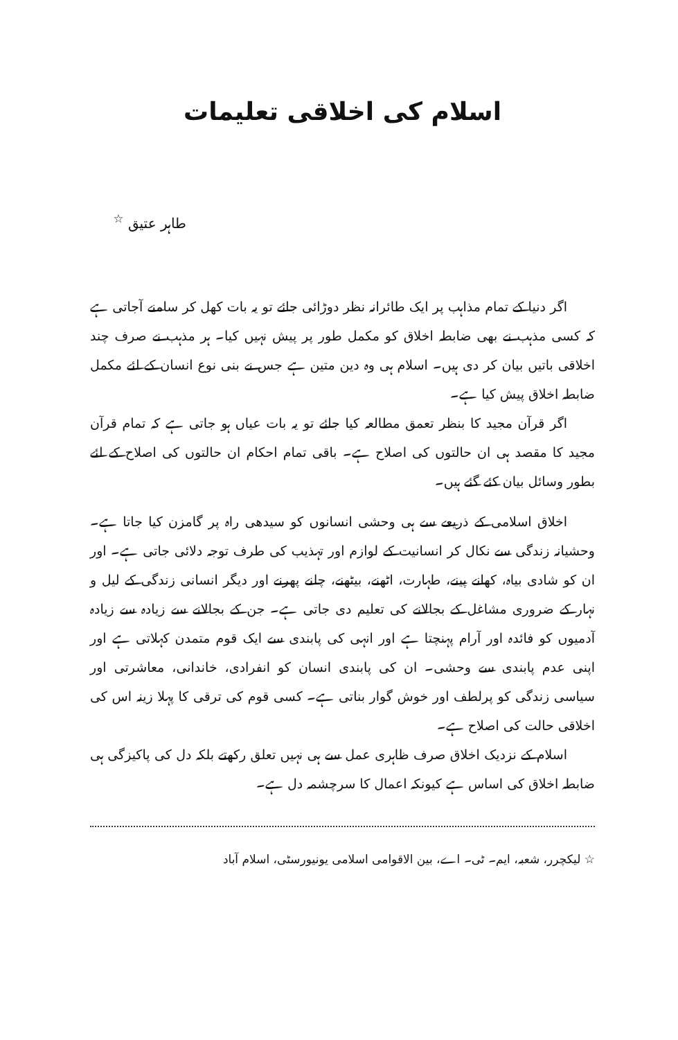اسلام کی اخلاقی تعلیمات
طاہر عتیق <sup>☆</sup>
اگر دنیا کے تمام مذاہب پر ایک طائرانہ نظر دوڑائی جائے تو یہ بات کھل کر سامنے آجاتی ہے کہ کسی مذہب نے بھی ضابطہ اخلاق کو مکمل طور پر پیش نہیں کیا۔ ہر مذہب نے صرف چند اخلاقی باتیں بیان کر دی ہیں۔ اسلام ہی وہ دین متین ہے جس نے بنی نوع انسان کے لئے مکمل ضابطہ اخلاق پیش کیا ہے۔
اگر قرآن مجید کا بنظر تعمق مطالعہ کیا جائے تو یہ بات عیاں ہو جاتی ہے کہ تمام قرآن مجید کا مقصد ہی ان حالتوں کی اصلاح ہے۔ باقی تمام احکام ان حالتوں کی اصلاح کے لئے بطور وسائل بیان کئے گئے ہیں۔
اخلاق اسلامی کے ذریعے سے ہی وحشی انسانوں کو سیدھی راہ پر گامزن کیا جاتا ہے۔ وحشیانہ زندگی سے نکال کر انسانیت کے لوازم اور تہذیب کی طرف توجہ دلائی جاتی ہے۔ اور ان کو شادی بیاہ، کھانے پینے، طہارت، اٹھنے، بیٹھنے، چلنے پھرنے اور دیگر انسانی زندگی کے لیل و نہار کے ضروری مشاغل کے بجالانے کی تعلیم دی جاتی ہے۔ جن کے بجالانے سے زیادہ سے زیادہ آدمیوں کو فائدہ اور آرام پہنچتا ہے اور انہی کی پابندی سے ایک قوم متمدن کہلاتی ہے اور اپنی عدم پابندی سے وحشی۔ ان کی پابندی انسان کو انفرادی، خاندانی، معاشرتی اور سیاسی زندگی کو پرلطف اور خوش گوار بناتی ہے۔ کسی قوم کی ترقی کا پہلا زینہ اس کی اخلاقی حالت کی اصلاح ہے۔
اسلام کے نزدیک اخلاق صرف ظاہری عمل سے ہی نہیں تعلق رکھتے بلکہ دل کی پاکیزگی ہی ضابطہ اخلاق کی اساس ہے کیونکہ اعمال کا سرچشمہ دل ہے۔
☆ لیکچرر، شعبہ، ایم۔ ٹی۔ اے، بین الاقوامی اسلامی یونیورسٹی، اسلام آباد